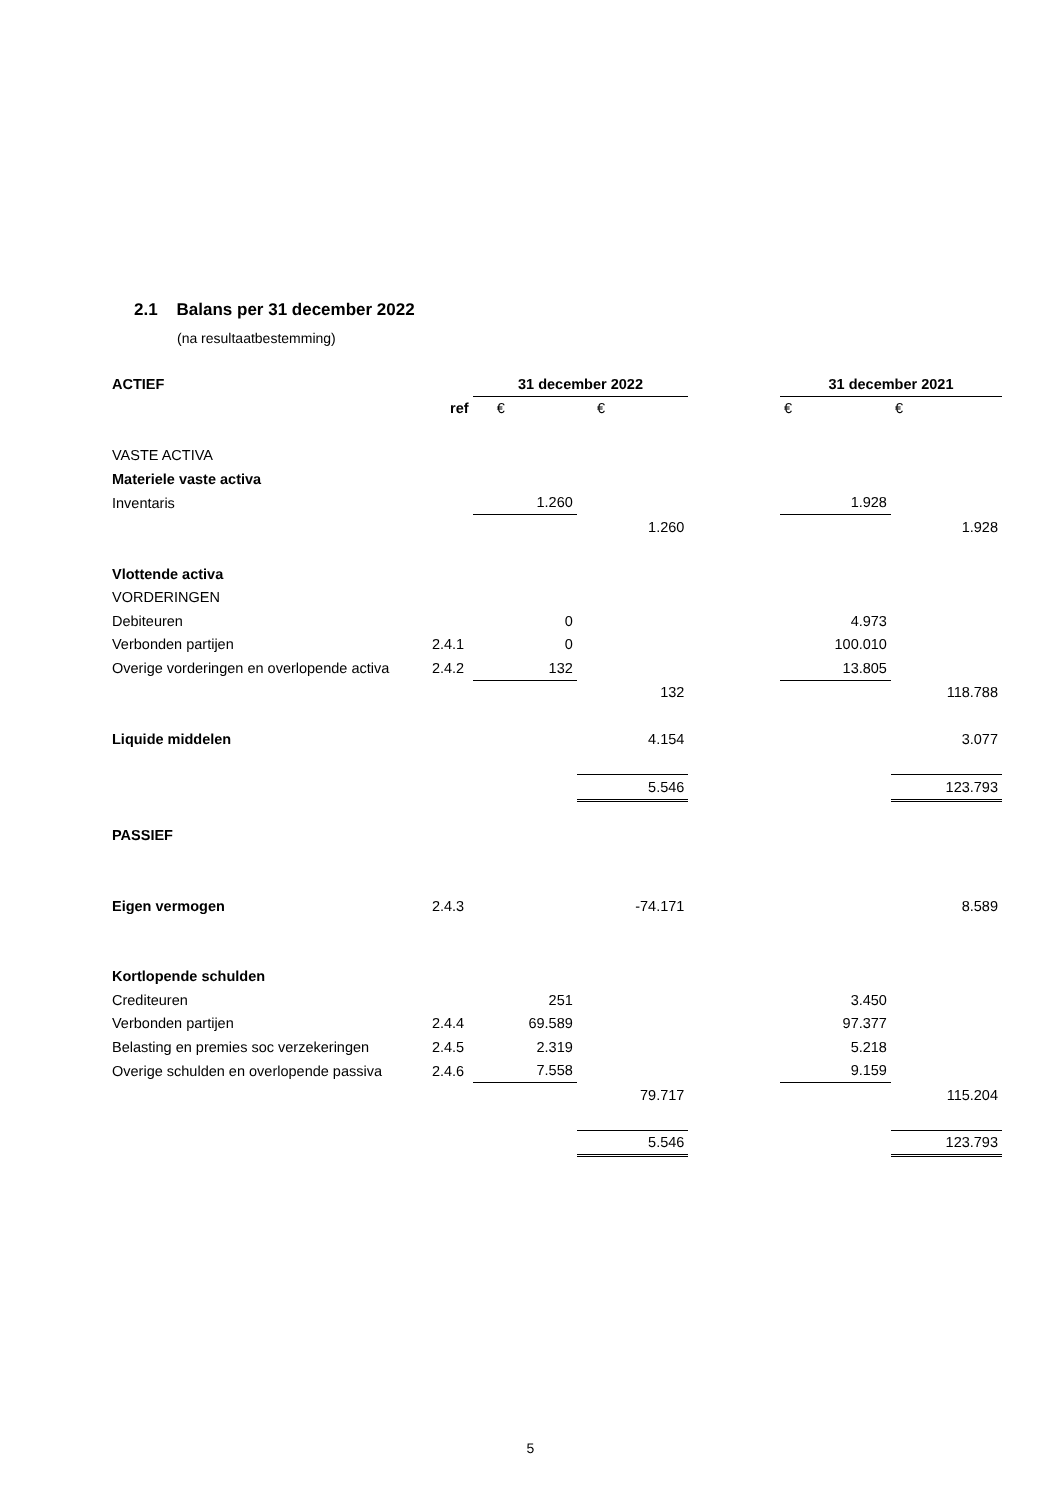2.1 Balans per 31 december 2022
(na resultaatbestemming)
| ACTIEF | | 31 december 2022 | | | 31 december 2021 | |
| | ref | € | € | | € | € |
| VASTE ACTIVA | | | | | | |
| Materiele vaste activa | | | | | | |
| Inventaris | | 1.260 | | | 1.928 | |
| | | | 1.260 | | | 1.928 |
| Vlottende activa | | | | | | |
| VORDERINGEN | | | | | | |
| Debiteuren | | 0 | | | 4.973 | |
| Verbonden partijen | 2.4.1 | 0 | | | 100.010 | |
| Overige vorderingen en overlopende activa | 2.4.2 | 132 | | | 13.805 | |
| | | | 132 | | | 118.788 |
| Liquide middelen | | | 4.154 | | | 3.077 |
| | | | 5.546 | | | 123.793 |
| PASSIEF | | | | | | |
| Eigen vermogen | 2.4.3 | | -74.171 | | | 8.589 |
| Kortlopende schulden | | | | | | |
| Crediteuren | | 251 | | | 3.450 | |
| Verbonden partijen | 2.4.4 | 69.589 | | | 97.377 | |
| Belasting en premies soc verzekeringen | 2.4.5 | 2.319 | | | 5.218 | |
| Overige schulden en overlopende passiva | 2.4.6 | 7.558 | | | 9.159 | |
| | | | 79.717 | | | 115.204 |
| | | | 5.546 | | | 123.793 |
5